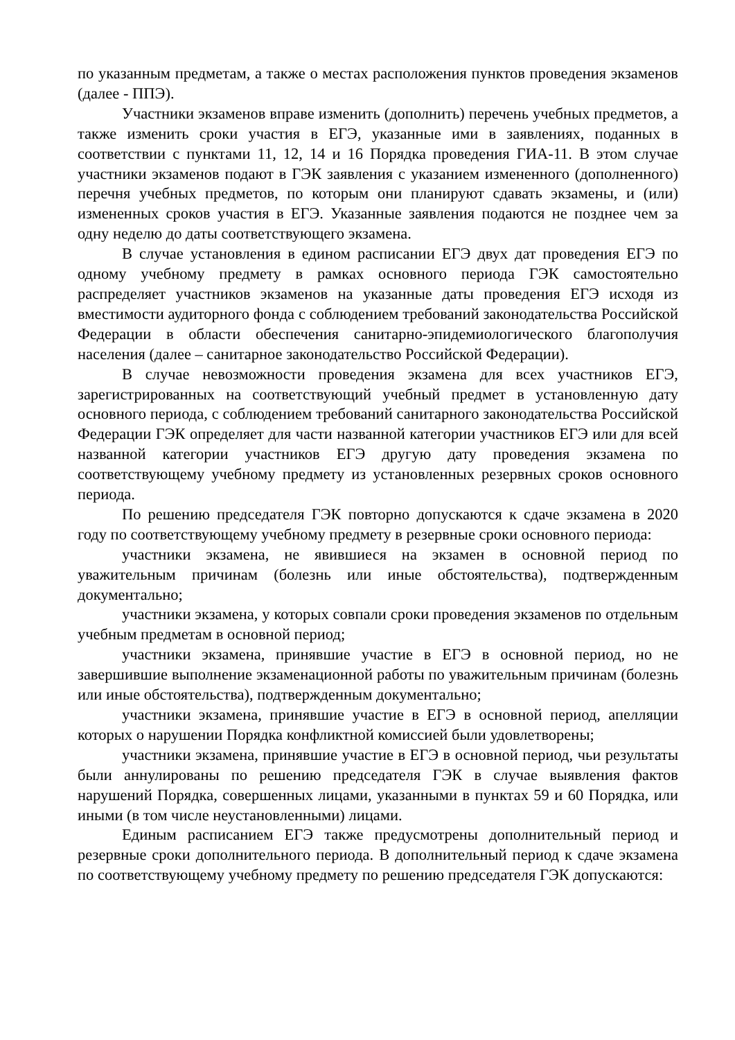по указанным предметам, а также о местах расположения пунктов проведения экзаменов (далее - ППЭ).
Участники экзаменов вправе изменить (дополнить) перечень учебных предметов, а также изменить сроки участия в ЕГЭ, указанные ими в заявлениях, поданных в соответствии с пунктами 11, 12, 14 и 16 Порядка проведения ГИА-11. В этом случае участники экзаменов подают в ГЭК заявления с указанием измененного (дополненного) перечня учебных предметов, по которым они планируют сдавать экзамены, и (или) измененных сроков участия в ЕГЭ. Указанные заявления подаются не позднее чем за одну неделю до даты соответствующего экзамена.
В случае установления в едином расписании ЕГЭ двух дат проведения ЕГЭ по одному учебному предмету в рамках основного периода ГЭК самостоятельно распределяет участников экзаменов на указанные даты проведения ЕГЭ исходя из вместимости аудиторного фонда с соблюдением требований законодательства Российской Федерации в области обеспечения санитарно-эпидемиологического благополучия населения (далее – санитарное законодательство Российской Федерации).
В случае невозможности проведения экзамена для всех участников ЕГЭ, зарегистрированных на соответствующий учебный предмет в установленную дату основного периода, с соблюдением требований санитарного законодательства Российской Федерации ГЭК определяет для части названной категории участников ЕГЭ или для всей названной категории участников ЕГЭ другую дату проведения экзамена по соответствующему учебному предмету из установленных резервных сроков основного периода.
По решению председателя ГЭК повторно допускаются к сдаче экзамена в 2020 году по соответствующему учебному предмету в резервные сроки основного периода:
участники экзамена, не явившиеся на экзамен в основной период по уважительным причинам (болезнь или иные обстоятельства), подтвержденным документально;
участники экзамена, у которых совпали сроки проведения экзаменов по отдельным учебным предметам в основной период;
участники экзамена, принявшие участие в ЕГЭ в основной период, но не завершившие выполнение экзаменационной работы по уважительным причинам (болезнь или иные обстоятельства), подтвержденным документально;
участники экзамена, принявшие участие в ЕГЭ в основной период, апелляции которых о нарушении Порядка конфликтной комиссией были удовлетворены;
участники экзамена, принявшие участие в ЕГЭ в основной период, чьи результаты были аннулированы по решению председателя ГЭК в случае выявления фактов нарушений Порядка, совершенных лицами, указанными в пунктах 59 и 60 Порядка, или иными (в том числе неустановленными) лицами.
Единым расписанием ЕГЭ также предусмотрены дополнительный период и резервные сроки дополнительного периода. В дополнительный период к сдаче экзамена по соответствующему учебному предмету по решению председателя ГЭК допускаются: